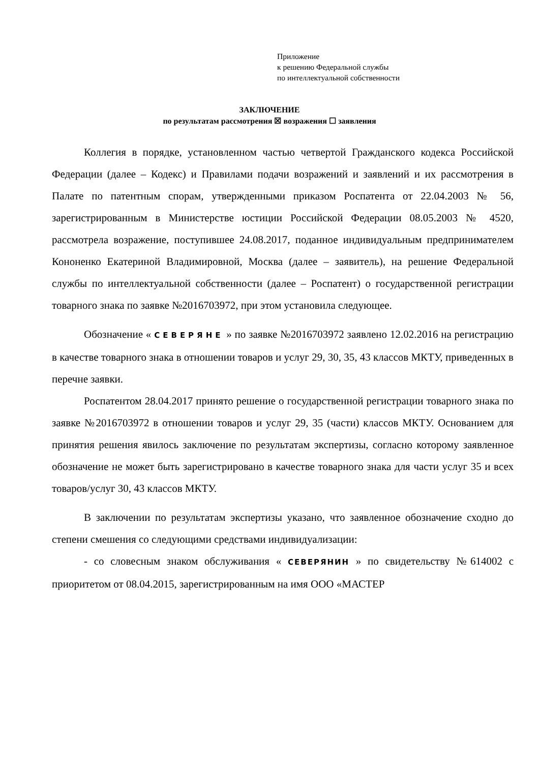Приложение
к решению Федеральной службы
по интеллектуальной собственности
ЗАКЛЮЧЕНИЕ
по результатам рассмотрения ☒ возражения ☐ заявления
Коллегия в порядке, установленном частью четвертой Гражданского кодекса Российской Федерации (далее – Кодекс) и Правилами подачи возражений и заявлений и их рассмотрения в Палате по патентным спорам, утвержденными приказом Роспатента от 22.04.2003 № 56, зарегистрированным в Министерстве юстиции Российской Федерации 08.05.2003 № 4520, рассмотрела возражение, поступившее 24.08.2017, поданное индивидуальным предпринимателем Кононенко Екатериной Владимировной, Москва (далее – заявитель), на решение Федеральной службы по интеллектуальной собственности (далее – Роспатент) о государственной регистрации товарного знака по заявке №2016703972, при этом установила следующее.
Обозначение « СЕВЕРЯНЕ » по заявке №2016703972 заявлено 12.02.2016 на регистрацию в качестве товарного знака в отношении товаров и услуг 29, 30, 35, 43 классов МКТУ, приведенных в перечне заявки.
Роспатентом 28.04.2017 принято решение о государственной регистрации товарного знака по заявке №2016703972 в отношении товаров и услуг 29, 35 (части) классов МКТУ. Основанием для принятия решения явилось заключение по результатам экспертизы, согласно которому заявленное обозначение не может быть зарегистрировано в качестве товарного знака для части услуг 35 и всех товаров/услуг 30, 43 классов МКТУ.
В заключении по результатам экспертизы указано, что заявленное обозначение сходно до степени смешения со следующими средствами индивидуализации:
- со словесным знаком обслуживания « СЕВЕРЯНИН » по свидетельству №614002 с приоритетом от 08.04.2015, зарегистрированным на имя ООО «МАСТЕР